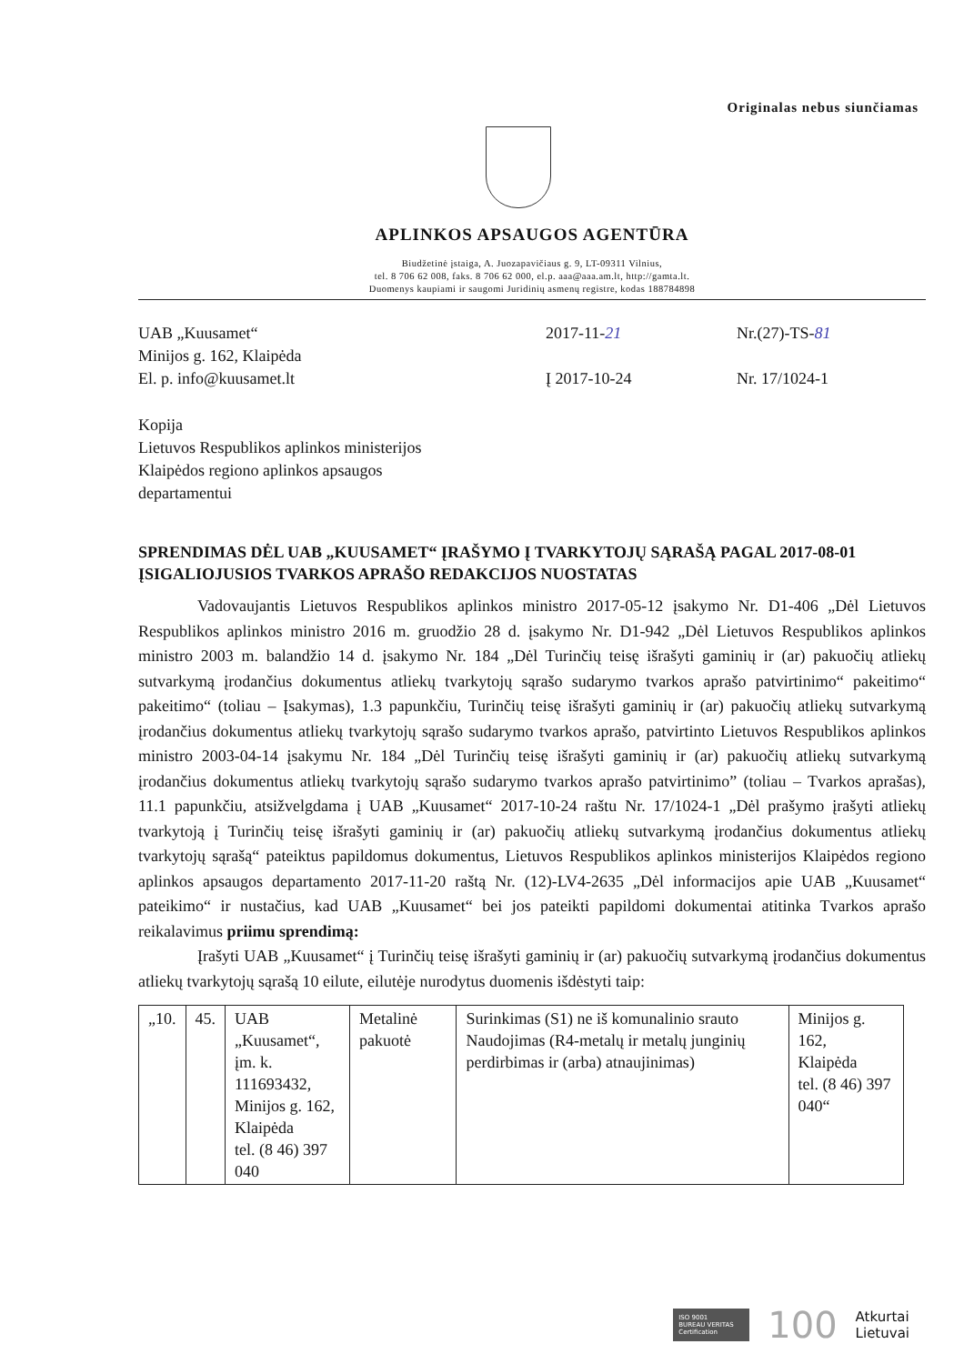Originalas nebus siunčiamas
APLINKOS APSAUGOS AGENTŪRA
Biudžetinė įstaiga, A. Juozapavičiaus g. 9, LT-09311 Vilnius,
tel. 8 706 62 008, faks. 8 706 62 000, el.p. aaa@aaa.am.lt, http://gamta.lt.
Duomenys kaupiami ir saugomi Juridinių asmenų registre, kodas 188784898
UAB „Kuusamet“
Minijos g. 162, Klaipėda
El. p. info@kuusamet.lt
2017-11-21
Į 2017-10-24
Nr.(27)-TS-81
Nr. 17/1024-1
Kopija
Lietuvos Respublikos aplinkos ministerijos
Klaipėdos regiono aplinkos apsaugos
departamentui
SPRENDIMAS DĖL UAB „KUUSAMET“ ĮRAŠYMO Į TVARKYTOJŲ SĄRAŠĄ PAGAL 2017-08-01 ĮSIGALIOJUSIOS TVARKOS APRAŠO REDAKCIJOS NUOSTATAS
Vadovaujantis Lietuvos Respublikos aplinkos ministro 2017-05-12 įsakymo Nr. D1-406 „Dėl Lietuvos Respublikos aplinkos ministro 2016 m. gruodžio 28 d. įsakymo Nr. D1-942 „Dėl Lietuvos Respublikos aplinkos ministro 2003 m. balandžio 14 d. įsakymo Nr. 184 „Dėl Turinčių teisę išrašyti gaminių ir (ar) pakuočių atliekų sutvarkymą įrodančius dokumentus atliekų tvarkytojų sąrašo sudarymo tvarkos aprašo patvirtinimo“ pakeitimo“ pakeitimo“ (toliau – Įsakymas), 1.3 papunkčiu, Turinčių teisę išrašyti gaminių ir (ar) pakuočių atliekų sutvarkymą įrodančius dokumentus atliekų tvarkytojų sąrašo sudarymo tvarkos aprašo, patvirtinto Lietuvos Respublikos aplinkos ministro 2003-04-14 įsakymu Nr. 184 „Dėl Turinčių teisę išrašyti gaminių ir (ar) pakuočių atliekų sutvarkymą įrodančius dokumentus atliekų tvarkytojų sąrašo sudarymo tvarkos aprašo patvirtinimo” (toliau – Tvarkos aprašas), 11.1 papunkčiu, atsižvelgdama į UAB „Kuusamet“ 2017-10-24 raštu Nr. 17/1024-1 „Dėl prašymo įrašyti atliekų tvarkytoją į Turinčių teisę išrašyti gaminių ir (ar) pakuočių atliekų sutvarkymą įrodančius dokumentus atliekų tvarkytojų sąrašą“ pateiktus papildomus dokumentus, Lietuvos Respublikos aplinkos ministerijos Klaipėdos regiono aplinkos apsaugos departamento 2017-11-20 raštą Nr. (12)-LV4-2635 „Dėl informacijos apie UAB „Kuusamet“ pateikimo“ ir nustačius, kad UAB „Kuusamet“ bei jos pateikti papildomi dokumentai atitinka Tvarkos aprašo reikalavimus priimu sprendimą:
Įrašyti UAB „Kuusamet“ į Turinčių teisę išrašyti gaminių ir (ar) pakuočių sutvarkymą įrodančius dokumentus atliekų tvarkytojų sąrašą 10 eilute, eilutėje nurodytus duomenis išdėstyti taip:
| „10. | 45. | UAB „Kuusamet“, įm. k. 111693432, Minijos g. 162, Klaipėda tel. (8 46) 397 040 | Metalinė pakuotė | Surinkimas (S1) ne iš komunalinio srauto Naudojimas (R4-metalų ir metalų junginių perdirbimas ir (arba) atnaujinimas) | Minijos g. 162, Klaipėda tel. (8 46) 397 040“ |
ISO 9001
BUREAU VERITAS
Certification
100
Atkurtai
Lietuvai